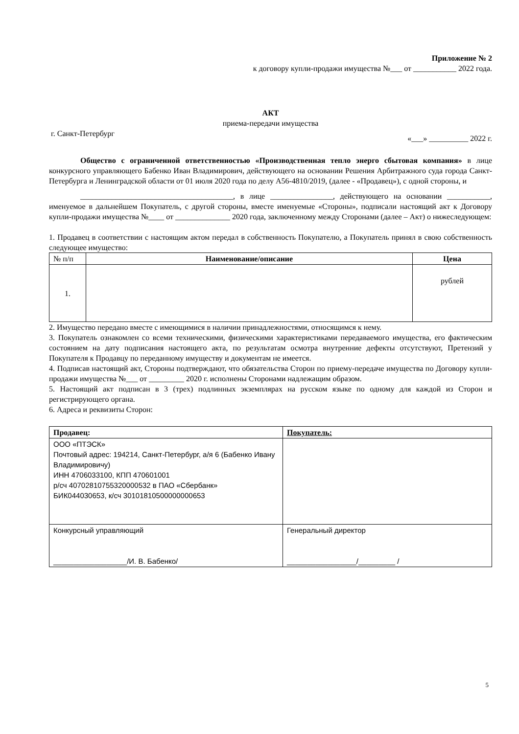Приложение № 2
к договору купли-продажи имущества №___ от ___________ 2022 года.
АКТ
приема-передачи имущества
г. Санкт-Петербург «___» __________ 2022 г.
Общество с ограниченной ответственностью «Производственная тепло энерго сбытовая компания» в лице конкурсного управляющего Бабенко Иван Владимирович, действующего на основании Решения Арбитражного суда города Санкт-Петербурга и Ленинградской области от 01 июля 2020 года по делу А56-4810/2019, (далее - «Продавец»), с одной стороны, и
_______________________________________, в лице ________________, действующего на основании ___________, именуемое в дальнейшем Покупатель, с другой стороны, вместе именуемые «Стороны», подписали настоящий акт к Договору купли-продажи имущества №____ от ______________ 2020 года, заключенному между Сторонами (далее – Акт) о нижеследующем:
1. Продавец в соответствии с настоящим актом передал в собственность Покупателю, а Покупатель принял в свою собственность следующее имущество:
| № п/п | Наименование/описание | Цена |
| 1. | | рублей |
2. Имущество передано вместе с имеющимися в наличии принадлежностями, относящимся к нему.
3. Покупатель ознакомлен со всеми техническими, физическими характеристиками передаваемого имущества, его фактическим состоянием на дату подписания настоящего акта, по результатам осмотра внутренние дефекты отсутствуют, Претензий у Покупателя к Продавцу по переданному имуществу и документам не имеется.
4. Подписав настоящий акт, Стороны подтверждают, что обязательства Сторон по приему-передаче имущества по Договору купли-продажи имущества №___ от _________ 2020 г. исполнены Сторонами надлежащим образом.
5. Настоящий акт подписан в 3 (трех) подлинных экземплярах на русском языке по одному для каждой из Сторон и регистрирующего органа.
6. Адреса и реквизиты Сторон:
| Продавец: | Покупатель: |
| ООО «ПТЭСК» Почтовый адрес: 194214, Санкт-Петербург, а/я 6 (Бабенко Ивану Владимировичу) ИНН 4706033100, КПП 470601001 р/сч 40702810755320000532 в ПАО «Сбербанк» БИК044030653, к/сч 30101810500000000653 | |
| Конкурсный управляющий __________________/И. В. Бабенко/ | Генеральный директор _________________/_________ / |
5